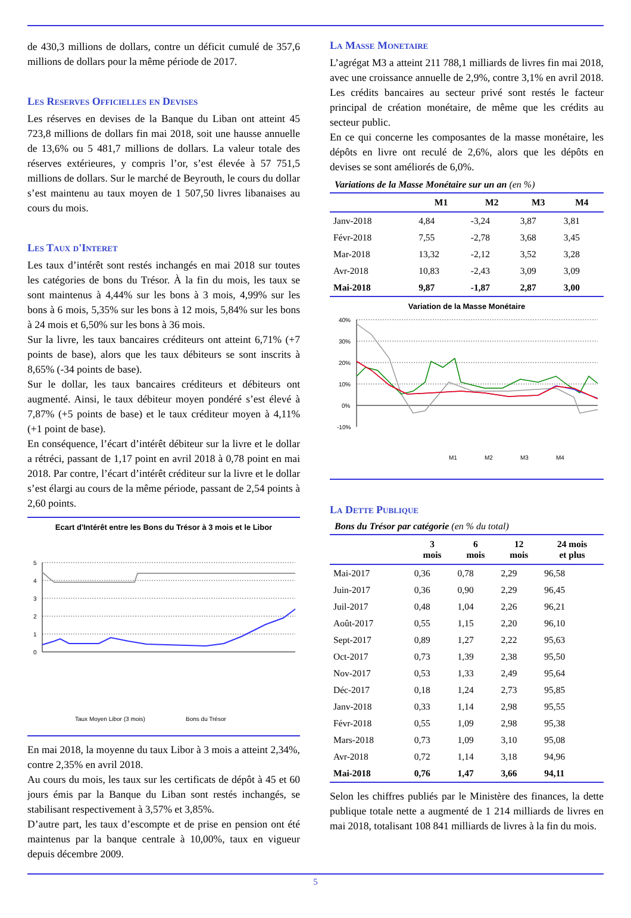de 430,3 millions de dollars, contre un déficit cumulé de 357,6 millions de dollars pour la même période de 2017.
Les Reserves Officielles en Devises
Les réserves en devises de la Banque du Liban ont atteint 45 723,8 millions de dollars fin mai 2018, soit une hausse annuelle de 13,6% ou 5 481,7 millions de dollars. La valeur totale des réserves extérieures, y compris l’or, s’est élevée à 57 751,5 millions de dollars. Sur le marché de Beyrouth, le cours du dollar s’est maintenu au taux moyen de 1 507,50 livres libanaises au cours du mois.
Les Taux d'Interet
Les taux d’intérêt sont restés inchangés en mai 2018 sur toutes les catégories de bons du Trésor. À la fin du mois, les taux se sont maintenus à 4,44% sur les bons à 3 mois, 4,99% sur les bons à 6 mois, 5,35% sur les bons à 12 mois, 5,84% sur les bons à 24 mois et 6,50% sur les bons à 36 mois.
Sur la livre, les taux bancaires créditeurs ont atteint 6,71% (+7 points de base), alors que les taux débiteurs se sont inscrits à 8,65% (-34 points de base).
Sur le dollar, les taux bancaires créditeurs et débiteurs ont augmenté. Ainsi, le taux débiteur moyen pondéré s’est élevé à 7,87% (+5 points de base) et le taux créditeur moyen à 4,11% (+1 point de base).
En conséquence, l’écart d’intérêt débiteur sur la livre et le dollar a rétréci, passant de 1,17 point en avril 2018 à 0,78 point en mai 2018. Par contre, l’écart d’intérêt créditeur sur la livre et le dollar s’est élargi au cours de la même période, passant de 2,54 points à 2,60 points.
Ecart d'Intérêt entre les Bons du Trésor à 3 mois et le Libor
5
4
3
2
1
0
Taux Moyen Libor (3 mois)
Bons du Trésor
En mai 2018, la moyenne du taux Libor à 3 mois a atteint 2,34%, contre 2,35% en avril 2018.
Au cours du mois, les taux sur les certificats de dépôt à 45 et 60 jours émis par la Banque du Liban sont restés inchangés, se stabilisant respectivement à 3,57% et 3,85%.
D’autre part, les taux d’escompte et de prise en pension ont été maintenus par la banque centrale à 10,00%, taux en vigueur depuis décembre 2009.
La Masse Monetaire
L’agrégat M3 a atteint 211 788,1 milliards de livres fin mai 2018, avec une croissance annuelle de 2,9%, contre 3,1% en avril 2018. Les crédits bancaires au secteur privé sont restés le facteur principal de création monétaire, de même que les crédits au secteur public.
En ce qui concerne les composantes de la masse monétaire, les dépôts en livre ont reculé de 2,6%, alors que les dépôts en devises se sont améliorés de 6,0%.
Variations de la Masse Monétaire sur un an (en %)
| | M1 | M2 | M3 | M4 |
| --- | --- | --- | --- | --- |
| Janv-2018 | 4,84 | -3,24 | 3,87 | 3,81 |
| Févr-2018 | 7,55 | -2,78 | 3,68 | 3,45 |
| Mar-2018 | 13,32 | -2,12 | 3,52 | 3,28 |
| Avr-2018 | 10,83 | -2,43 | 3,09 | 3,09 |
| Mai-2018 | 9,87 | -1,87 | 2,87 | 3,00 |
Variation de la Masse Monétaire
40%
30%
20%
10%
0%
-10%
M1
M2
M3
M4
La Dette Publique
Bons du Trésor par catégorie (en % du total)
| | 3 mois | 6 mois | 12 mois | 24 mois et plus |
| --- | --- | --- | --- | --- |
| Mai-2017 | 0,36 | 0,78 | 2,29 | 96,58 |
| Juin-2017 | 0,36 | 0,90 | 2,29 | 96,45 |
| Juil-2017 | 0,48 | 1,04 | 2,26 | 96,21 |
| Août-2017 | 0,55 | 1,15 | 2,20 | 96,10 |
| Sept-2017 | 0,89 | 1,27 | 2,22 | 95,63 |
| Oct-2017 | 0,73 | 1,39 | 2,38 | 95,50 |
| Nov-2017 | 0,53 | 1,33 | 2,49 | 95,64 |
| Déc-2017 | 0,18 | 1,24 | 2,73 | 95,85 |
| Janv-2018 | 0,33 | 1,14 | 2,98 | 95,55 |
| Févr-2018 | 0,55 | 1,09 | 2,98 | 95,38 |
| Mars-2018 | 0,73 | 1,09 | 3,10 | 95,08 |
| Avr-2018 | 0,72 | 1,14 | 3,18 | 94,96 |
| Mai-2018 | 0,76 | 1,47 | 3,66 | 94,11 |
Selon les chiffres publiés par le Ministère des finances, la dette publique totale nette a augmenté de 1 214 milliards de livres en mai 2018, totalisant 108 841 milliards de livres à la fin du mois.
5